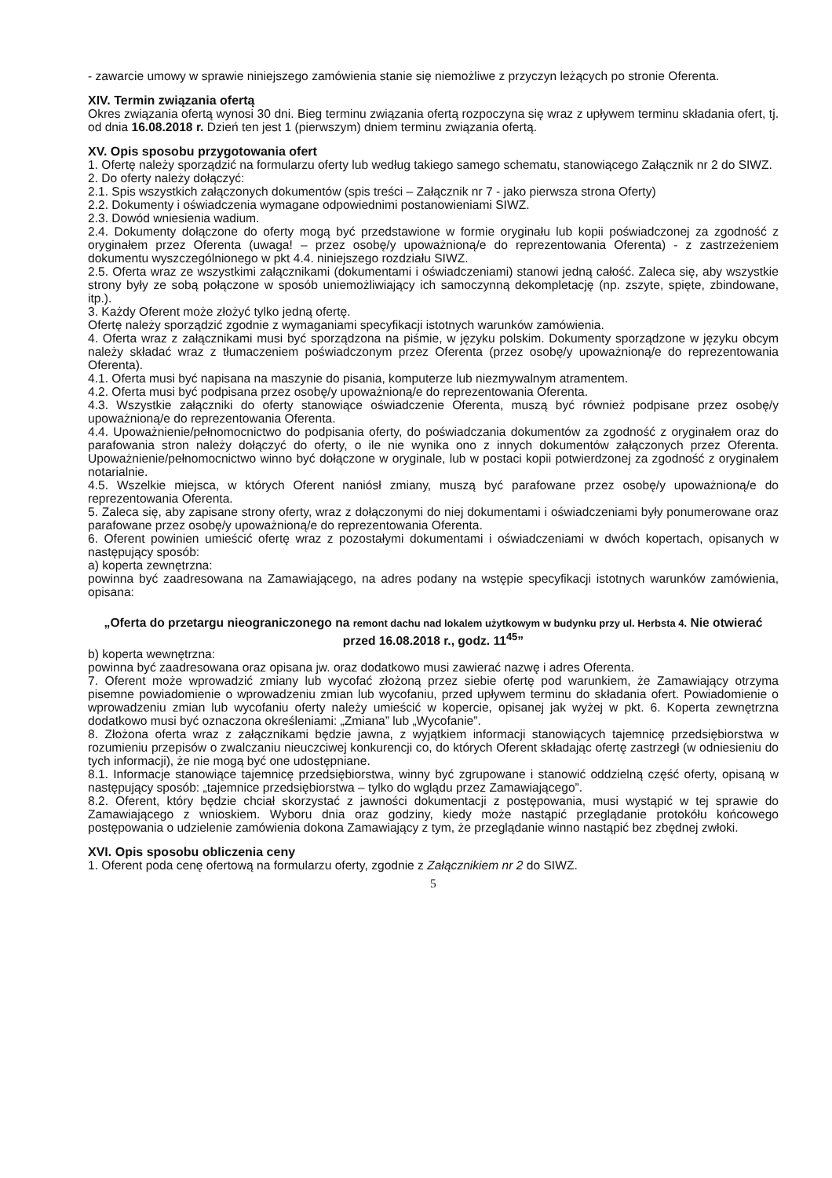- zawarcie umowy w sprawie niniejszego zamówienia stanie się niemożliwe z przyczyn leżących po stronie Oferenta.
XIV. Termin związania ofertą
Okres związania ofertą wynosi 30 dni. Bieg terminu związania ofertą rozpoczyna się wraz z upływem terminu składania ofert, tj. od dnia 16.08.2018 r. Dzień ten jest 1 (pierwszym) dniem terminu związania ofertą.
XV. Opis sposobu przygotowania ofert
1. Ofertę należy sporządzić na formularzu oferty lub według takiego samego schematu, stanowiącego Załącznik nr 2 do SIWZ.
2. Do oferty należy dołączyć:
2.1. Spis wszystkich załączonych dokumentów (spis treści – Załącznik nr 7 - jako pierwsza strona Oferty)
2.2. Dokumenty i oświadczenia wymagane odpowiednimi postanowieniami SIWZ.
2.3. Dowód wniesienia wadium.
2.4. Dokumenty dołączone do oferty mogą być przedstawione w formie oryginału lub kopii poświadczonej za zgodność z oryginałem przez Oferenta (uwaga! – przez osobę/y upoważnioną/e do reprezentowania Oferenta) - z zastrzeżeniem dokumentu wyszczególnionego w pkt 4.4. niniejszego rozdziału SIWZ.
2.5. Oferta wraz ze wszystkimi załącznikami (dokumentami i oświadczeniami) stanowi jedną całość. Zaleca się, aby wszystkie strony były ze sobą połączone w sposób uniemożliwiający ich samoczynną dekompletację (np. zszyte, spięte, zbindowane, itp.).
3. Każdy Oferent może złożyć tylko jedną ofertę.
Ofertę należy sporządzić zgodnie z wymaganiami specyfikacji istotnych warunków zamówienia.
4. Oferta wraz z załącznikami musi być sporządzona na piśmie, w języku polskim. Dokumenty sporządzone w języku obcym należy składać wraz z tłumaczeniem poświadczonym przez Oferenta (przez osobę/y upoważnioną/e do reprezentowania Oferenta).
4.1. Oferta musi być napisana na maszynie do pisania, komputerze lub niezmywalnym atramentem.
4.2. Oferta musi być podpisana przez osobę/y upoważnioną/e do reprezentowania Oferenta.
4.3. Wszystkie załączniki do oferty stanowiące oświadczenie Oferenta, muszą być również podpisane przez osobę/y upoważnioną/e do reprezentowania Oferenta.
4.4. Upoważnienie/pełnomocnictwo do podpisania oferty, do poświadczania dokumentów za zgodność z oryginałem oraz do parafowania stron należy dołączyć do oferty, o ile nie wynika ono z innych dokumentów załączonych przez Oferenta. Upoważnienie/pełnomocnictwo winno być dołączone w oryginale, lub w postaci kopii potwierdzonej za zgodność z oryginałem notarialnie.
4.5. Wszelkie miejsca, w których Oferent naniósł zmiany, muszą być parafowane przez osobę/y upoważnioną/e do reprezentowania Oferenta.
5. Zaleca się, aby zapisane strony oferty, wraz z dołączonymi do niej dokumentami i oświadczeniami były ponumerowane oraz parafowane przez osobę/y upoważnioną/e do reprezentowania Oferenta.
6. Oferent powinien umieścić ofertę wraz z pozostałymi dokumentami i oświadczeniami w dwóch kopertach, opisanych w następujący sposób:
a) koperta zewnętrzna:
powinna być zaadresowana na Zamawiającego, na adres podany na wstępie specyfikacji istotnych warunków zamówienia, opisana:
„Oferta do przetargu nieograniczonego na remont dachu nad lokalem użytkowym w budynku przy ul. Herbsta 4. Nie otwierać przed 16.08.2018 r., godz. 11<sup>45</sup>”
b) koperta wewnętrzna:
powinna być zaadresowana oraz opisana jw. oraz dodatkowo musi zawierać nazwę i adres Oferenta.
7. Oferent może wprowadzić zmiany lub wycofać złożoną przez siebie ofertę pod warunkiem, że Zamawiający otrzyma pisemne powiadomienie o wprowadzeniu zmian lub wycofaniu, przed upływem terminu do składania ofert. Powiadomienie o wprowadzeniu zmian lub wycofaniu oferty należy umieścić w kopercie, opisanej jak wyżej w pkt. 6. Koperta zewnętrzna dodatkowo musi być oznaczona określeniami: „Zmiana” lub „Wycofanie”.
8. Złożona oferta wraz z załącznikami będzie jawna, z wyjątkiem informacji stanowiących tajemnicę przedsiębiorstwa w rozumieniu przepisów o zwalczaniu nieuczciwej konkurencji co, do których Oferent składając ofertę zastrzegł (w odniesieniu do tych informacji), że nie mogą być one udostępniane.
8.1. Informacje stanowiące tajemnicę przedsiębiorstwa, winny być zgrupowane i stanowić oddzielną część oferty, opisaną w następujący sposób: „tajemnice przedsiębiorstwa – tylko do wglądu przez Zamawiającego”.
8.2. Oferent, który będzie chciał skorzystać z jawności dokumentacji z postępowania, musi wystąpić w tej sprawie do Zamawiającego z wnioskiem. Wyboru dnia oraz godziny, kiedy może nastąpić przeglądanie protokółu końcowego postępowania o udzielenie zamówienia dokona Zamawiający z tym, że przeglądanie winno nastąpić bez zbędnej zwłoki.
XVI. Opis sposobu obliczenia ceny
1. Oferent poda cenę ofertową na formularzu oferty, zgodnie z Załącznikiem nr 2 do SIWZ.
5